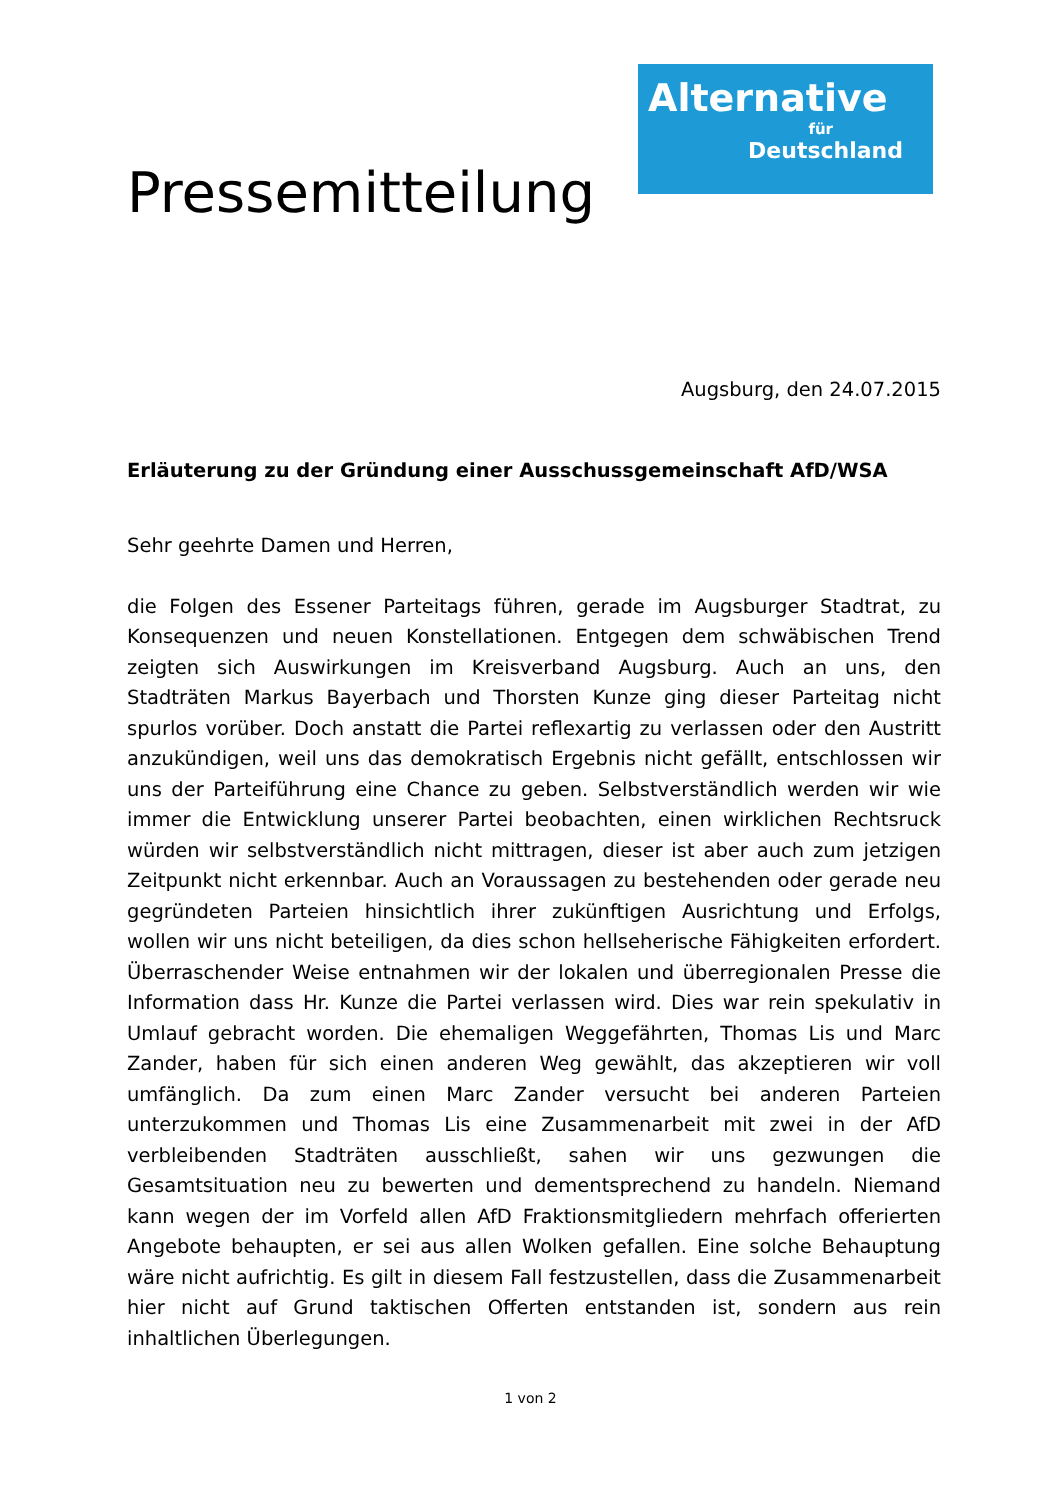Pressemitteilung
Alternative
für
Deutschland
Augsburg, den 24.07.2015
Erläuterung zu der Gründung einer Ausschussgemeinschaft AfD/WSA
Sehr geehrte Damen und Herren,
die Folgen des Essener Parteitags führen, gerade im Augsburger Stadtrat, zu Konsequenzen und neuen Konstellationen. Entgegen dem schwäbischen Trend zeigten sich Auswirkungen im Kreisverband Augsburg. Auch an uns, den Stadträten Markus Bayerbach und Thorsten Kunze ging dieser Parteitag nicht spurlos vorüber. Doch anstatt die Partei reflexartig zu verlassen oder den Austritt anzukündigen, weil uns das demokratisch Ergebnis nicht gefällt, entschlossen wir uns der Parteiführung eine Chance zu geben. Selbstverständlich werden wir wie immer die Entwicklung unserer Partei beobachten, einen wirklichen Rechtsruck würden wir selbstverständlich nicht mittragen, dieser ist aber auch zum jetzigen Zeitpunkt nicht erkennbar. Auch an Voraussagen zu bestehenden oder gerade neu gegründeten Parteien hinsichtlich ihrer zukünftigen Ausrichtung und Erfolgs, wollen wir uns nicht beteiligen, da dies schon hellseherische Fähigkeiten erfordert. Überraschender Weise entnahmen wir der lokalen und überregionalen Presse die Information dass Hr. Kunze die Partei verlassen wird. Dies war rein spekulativ in Umlauf gebracht worden. Die ehemaligen Weggefährten, Thomas Lis und Marc Zander, haben für sich einen anderen Weg gewählt, das akzeptieren wir voll umfänglich. Da zum einen Marc Zander versucht bei anderen Parteien unterzukommen und Thomas Lis eine Zusammenarbeit mit zwei in der AfD verbleibenden Stadträten ausschließt, sahen wir uns gezwungen die Gesamtsituation neu zu bewerten und dementsprechend zu handeln. Niemand kann wegen der im Vorfeld allen AfD Fraktionsmitgliedern mehrfach offerierten Angebote behaupten, er sei aus allen Wolken gefallen. Eine solche Behauptung wäre nicht aufrichtig. Es gilt in diesem Fall festzustellen, dass die Zusammenarbeit hier nicht auf Grund taktischen Offerten entstanden ist, sondern aus rein inhaltlichen Überlegungen.
1 von 2